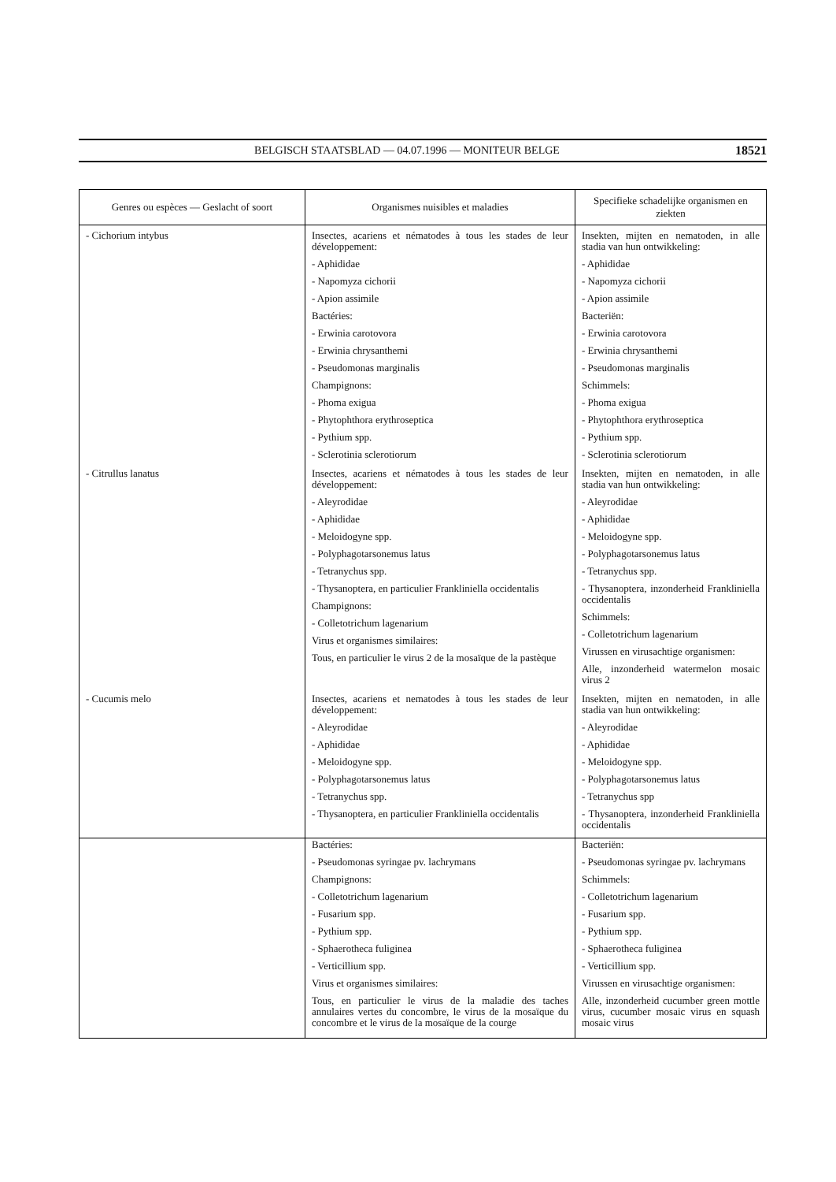BELGISCH STAATSBLAD — 04.07.1996 — MONITEUR BELGE 18521
| Genres ou espèces — Geslacht of soort | Organismes nuisibles et maladies | Specifieke schadelijke organismen en ziekten |
| --- | --- | --- |
| - Cichorium intybus | Insectes, acariens et nématodes à tous les stades de leur développement: - Aphididae - Napomyza cichorii - Apion assimile Bactéries: - Erwinia carotovora - Erwinia chrysanthemi - Pseudomonas marginalis Champignons: - Phoma exigua - Phytophthora erythroseptica - Pythium spp. - Sclerotinia sclerotiorum | Insekten, mijten en nematoden, in alle stadia van hun ontwikkeling: - Aphididae - Napomyza cichorii - Apion assimile Bacteriën: - Erwinia carotovora - Erwinia chrysanthemi - Pseudomonas marginalis Schimmels: - Phoma exigua - Phytophthora erythroseptica - Pythium spp. - Sclerotinia sclerotiorum |
| - Citrullus lanatus | Insectes, acariens et nématodes à tous les stades de leur développement: - Aleyrodidae - Aphididae - Meloidogyne spp. - Polyphagotarsonemus latus - Tetranychus spp. - Thysanoptera, en particulier Frankliniella occidentalis Champignons: - Colletotrichum lagenarium Virus et organismes similaires: Tous, en particulier le virus 2 de la mosaïque de la pastèque | Insekten, mijten en nematoden, in alle stadia van hun ontwikkeling: - Aleyrodidae - Aphididae - Meloidogyne spp. - Polyphagotarsonemus latus - Tetranychus spp. - Thysanoptera, inzonderheid Frankliniella occidentalis Schimmels: - Colletotrichum lagenarium Virussen en virusachtige organismen: Alle, inzonderheid watermelon mosaic virus 2 |
| - Cucumis melo | Insectes, acariens et nematodes à tous les stades de leur développement: - Aleyrodidae - Aphididae - Meloidogyne spp. - Polyphagotarsonemus latus - Tetranychus spp. - Thysanoptera, en particulier Frankliniella occidentalis | Insekten, mijten en nematoden, in alle stadia van hun ontwikkeling: - Aleyrodidae - Aphididae - Meloidogyne spp. - Polyphagotarsonemus latus - Tetranychus spp - Thysanoptera, inzonderheid Frankliniella occidentalis |
| | Bactéries: - Pseudomonas syringae pv. lachrymans Champignons: - Colletotrichum lagenarium - Fusarium spp. - Pythium spp. - Sphaerotheca fuliginea - Verticillium spp. Virus et organismes similaires: Tous, en particulier le virus de la maladie des taches annulaires vertes du concombre, le virus de la mosaïque du concombre et le virus de la mosaïque de la courge | Bacteriën: - Pseudomonas syringae pv. lachrymans Schimmels: - Colletotrichum lagenarium - Fusarium spp. - Pythium spp. - Sphaerotheca fuliginea - Verticillium spp. Virussen en virusachtige organismen: Alle, inzonderheid cucumber green mottle virus, cucumber mosaic virus en squash mosaic virus |